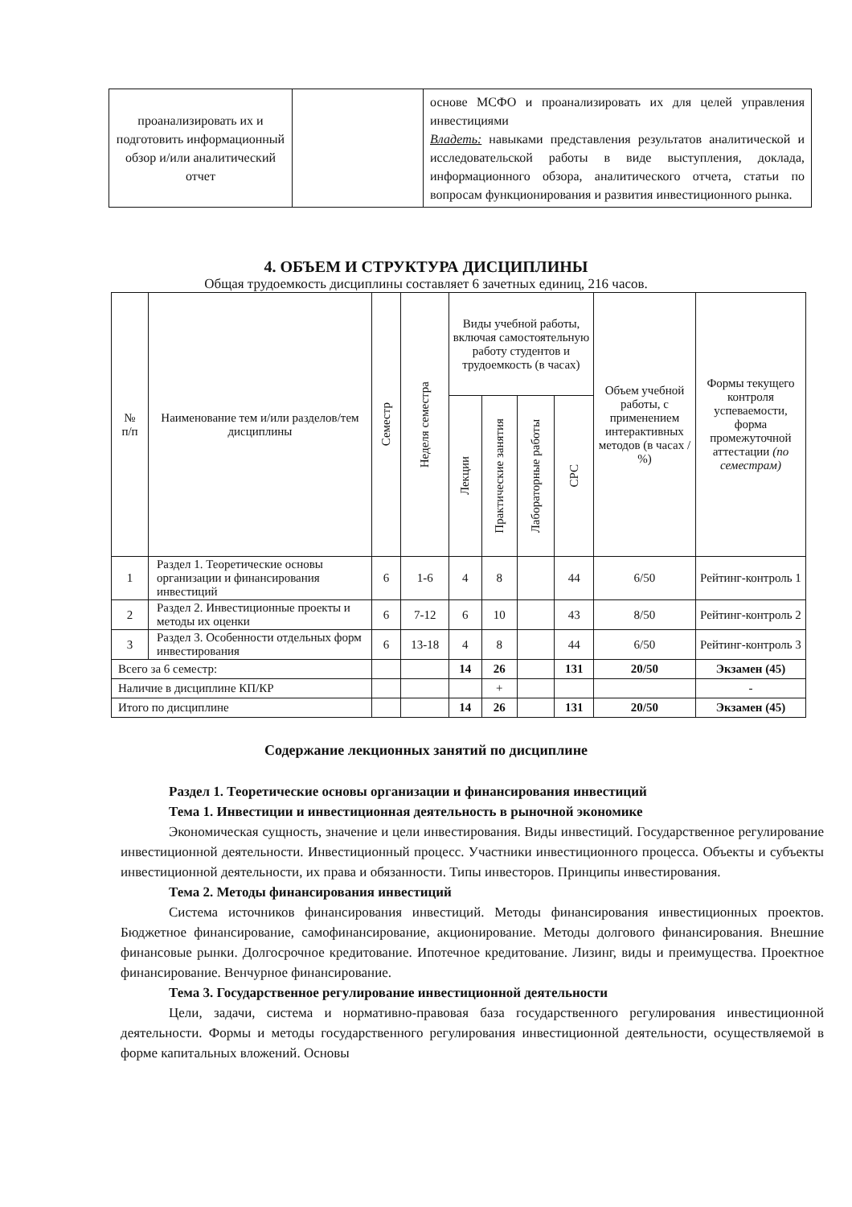| проанализировать их и подготовить информационный обзор и/или аналитический отчет | | основе МСФО и проанализировать их для целей управления инвестициями Владеть: навыками представления результатов аналитической и исследовательской работы в виде выступления, доклада, информационного обзора, аналитического отчета, статьи по вопросам функционирования и развития инвестиционного рынка. |
4. ОБЪЕМ И СТРУКТУРА ДИСЦИПЛИНЫ
Общая трудоемкость дисциплины составляет 6 зачетных единиц, 216 часов.
| № п/п | Наименование тем и/или разделов/тем дисциплины | Семестр | Неделя семестра | Виды учебной работы, включая самостоятельную работу студентов и трудоемкость (в часах) | | | | Объем учебной работы, с применением интерактивных методов (в часах / %) | Формы текущего контроля успеваемости, форма промежуточной аттестации (по семестрам) |
| --- | --- | --- | --- | --- | --- | --- | --- | --- | --- |
| | | | | Лекции | Практические занятия | Лабораторные работы | СРС | | |
| 1 | Раздел 1. Теоретические основы организации и финансирования инвестиций | 6 | 1-6 | 4 | 8 | | 44 | 6/50 | Рейтинг-контроль 1 |
| 2 | Раздел 2. Инвестиционные проекты и методы их оценки | 6 | 7-12 | 6 | 10 | | 43 | 8/50 | Рейтинг-контроль 2 |
| 3 | Раздел 3. Особенности отдельных форм инвестирования | 6 | 13-18 | 4 | 8 | | 44 | 6/50 | Рейтинг-контроль 3 |
| Всего за 6 семестр: | | | | 14 | 26 | | 131 | 20/50 | Экзамен (45) |
| Наличие в дисциплине КП/КР | | | | | + | | | | - |
| Итого по дисциплине | | | | 14 | 26 | | 131 | 20/50 | Экзамен (45) |
Содержание лекционных занятий по дисциплине
Раздел 1. Теоретические основы организации и финансирования инвестиций
Тема 1. Инвестиции и инвестиционная деятельность в рыночной экономике
Экономическая сущность, значение и цели инвестирования. Виды инвестиций. Государственное регулирование инвестиционной деятельности. Инвестиционный процесс. Участники инвестиционного процесса. Объекты и субъекты инвестиционной деятельности, их права и обязанности. Типы инвесторов. Принципы инвестирования.
Тема 2. Методы финансирования инвестиций
Система источников финансирования инвестиций. Методы финансирования инвестиционных проектов. Бюджетное финансирование, самофинансирование, акционирование. Методы долгового финансирования. Внешние финансовые рынки. Долгосрочное кредитование. Ипотечное кредитование. Лизинг, виды и преимущества. Проектное финансирование. Венчурное финансирование.
Тема 3. Государственное регулирование инвестиционной деятельности
Цели, задачи, система и нормативно-правовая база государственного регулирования инвестиционной деятельности. Формы и методы государственного регулирования инвестиционной деятельности, осуществляемой в форме капитальных вложений. Основы